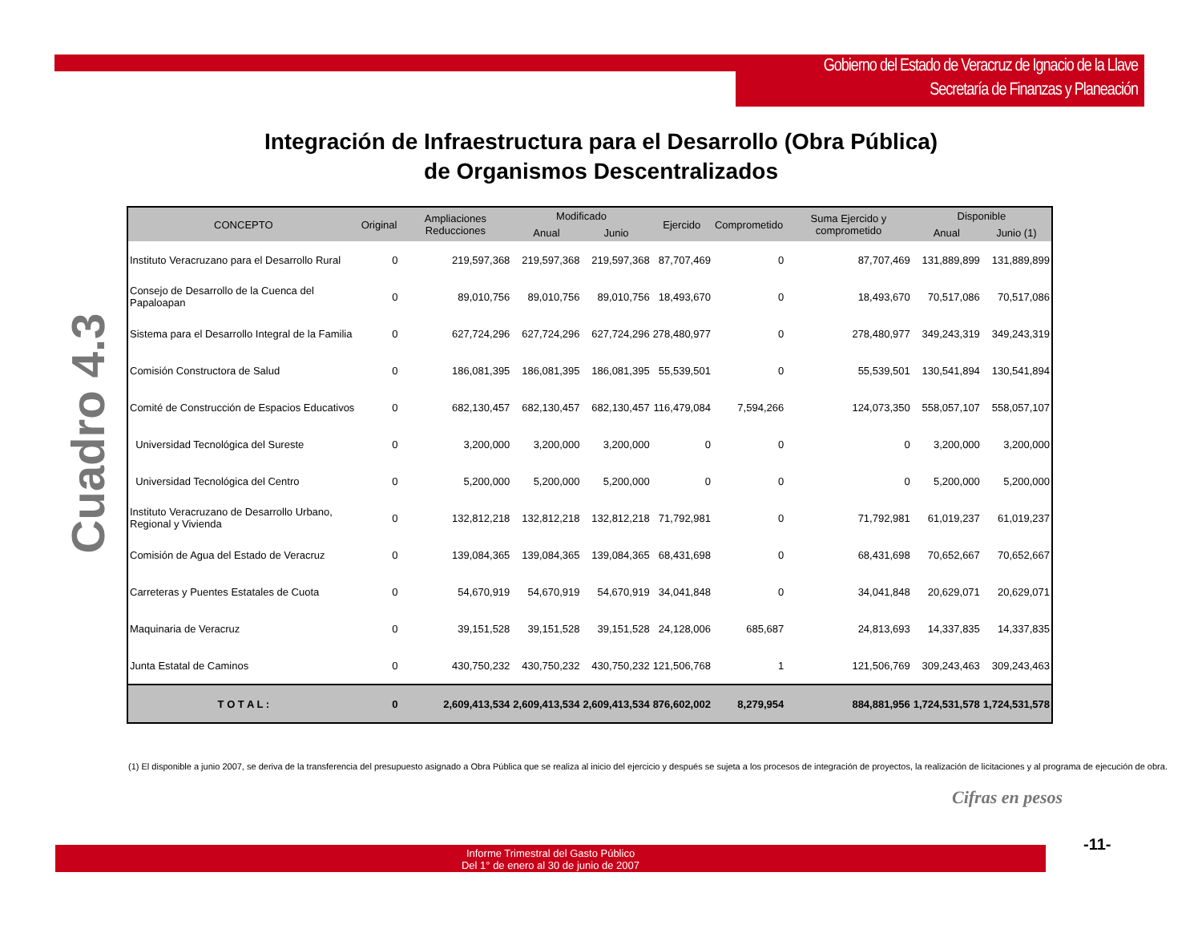Gobierno del Estado de Veracruz de Ignacio de la Llave
Secretaría de Finanzas y Planeación
Integración de Infraestructura para el Desarrollo (Obra Pública)
de Organismos Descentralizados
Cuadro 4.3
| CONCEPTO | Original | Ampliaciones Reducciones | Modificado | | Ejercido | Comprometido | Suma Ejercido y comprometido | Disponible | |
| --- | --- | --- | --- | --- | --- | --- | --- | --- | --- |
| | | | Anual | Junio | | | | Anual | Junio (1) |
| Instituto Veracruzano para el Desarrollo Rural | 0 | 219,597,368 | 219,597,368 | 219,597,368 | 87,707,469 | 0 | 87,707,469 | 131,889,899 | 131,889,899 |
| Consejo de Desarrollo de la Cuenca del Papaloapan | 0 | 89,010,756 | 89,010,756 | 89,010,756 | 18,493,670 | 0 | 18,493,670 | 70,517,086 | 70,517,086 |
| Sistema para el Desarrollo Integral de la Familia | 0 | 627,724,296 | 627,724,296 | 627,724,296 | 278,480,977 | 0 | 278,480,977 | 349,243,319 | 349,243,319 |
| Comisión Constructora de Salud | 0 | 186,081,395 | 186,081,395 | 186,081,395 | 55,539,501 | 0 | 55,539,501 | 130,541,894 | 130,541,894 |
| Comité de Construcción de Espacios Educativos | 0 | 682,130,457 | 682,130,457 | 682,130,457 | 116,479,084 | 7,594,266 | 124,073,350 | 558,057,107 | 558,057,107 |
| Universidad Tecnológica del Sureste | 0 | 3,200,000 | 3,200,000 | 3,200,000 | 0 | 0 | 0 | 3,200,000 | 3,200,000 |
| Universidad Tecnológica del Centro | 0 | 5,200,000 | 5,200,000 | 5,200,000 | 0 | 0 | 0 | 5,200,000 | 5,200,000 |
| Instituto Veracruzano de Desarrollo Urbano, Regional y Vivienda | 0 | 132,812,218 | 132,812,218 | 132,812,218 | 71,792,981 | 0 | 71,792,981 | 61,019,237 | 61,019,237 |
| Comisión de Agua del Estado de Veracruz | 0 | 139,084,365 | 139,084,365 | 139,084,365 | 68,431,698 | 0 | 68,431,698 | 70,652,667 | 70,652,667 |
| Carreteras y Puentes Estatales de Cuota | 0 | 54,670,919 | 54,670,919 | 54,670,919 | 34,041,848 | 0 | 34,041,848 | 20,629,071 | 20,629,071 |
| Maquinaria de Veracruz | 0 | 39,151,528 | 39,151,528 | 39,151,528 | 24,128,006 | 685,687 | 24,813,693 | 14,337,835 | 14,337,835 |
| Junta Estatal de Caminos | 0 | 430,750,232 | 430,750,232 | 430,750,232 | 121,506,768 | 1 | 121,506,769 | 309,243,463 | 309,243,463 |
| T O T A L : | 0 | 2,609,413,534 | 2,609,413,534 | 2,609,413,534 | 876,602,002 | 8,279,954 | 884,881,956 | 1,724,531,578 | 1,724,531,578 |
(1) El disponible a junio 2007, se deriva de la transferencia del presupuesto asignado a Obra Pública que se realiza al inicio del ejercicio y después se sujeta a los procesos de integración de proyectos, la realización de licitaciones y al programa de ejecución de obra.
Cifras en pesos
Informe Trimestral del Gasto Público
Del 1° de enero al 30 de junio de 2007
-11-